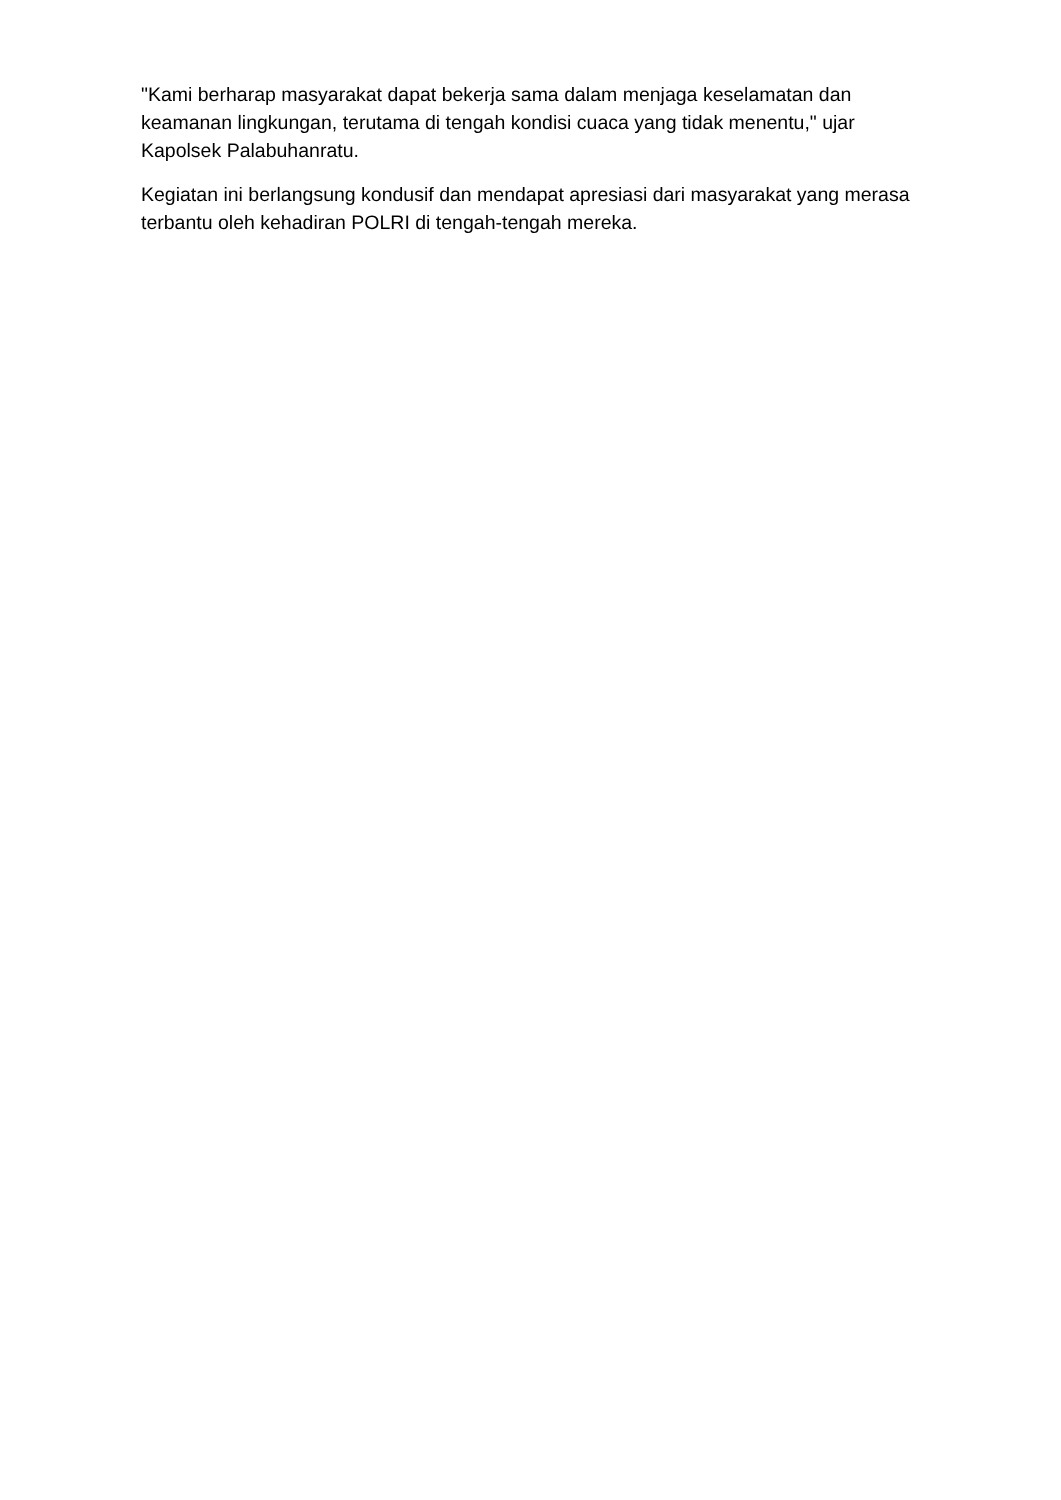"Kami berharap masyarakat dapat bekerja sama dalam menjaga keselamatan dan keamanan lingkungan, terutama di tengah kondisi cuaca yang tidak menentu," ujar Kapolsek Palabuhanratu.
Kegiatan ini berlangsung kondusif dan mendapat apresiasi dari masyarakat yang merasa terbantu oleh kehadiran POLRI di tengah-tengah mereka.